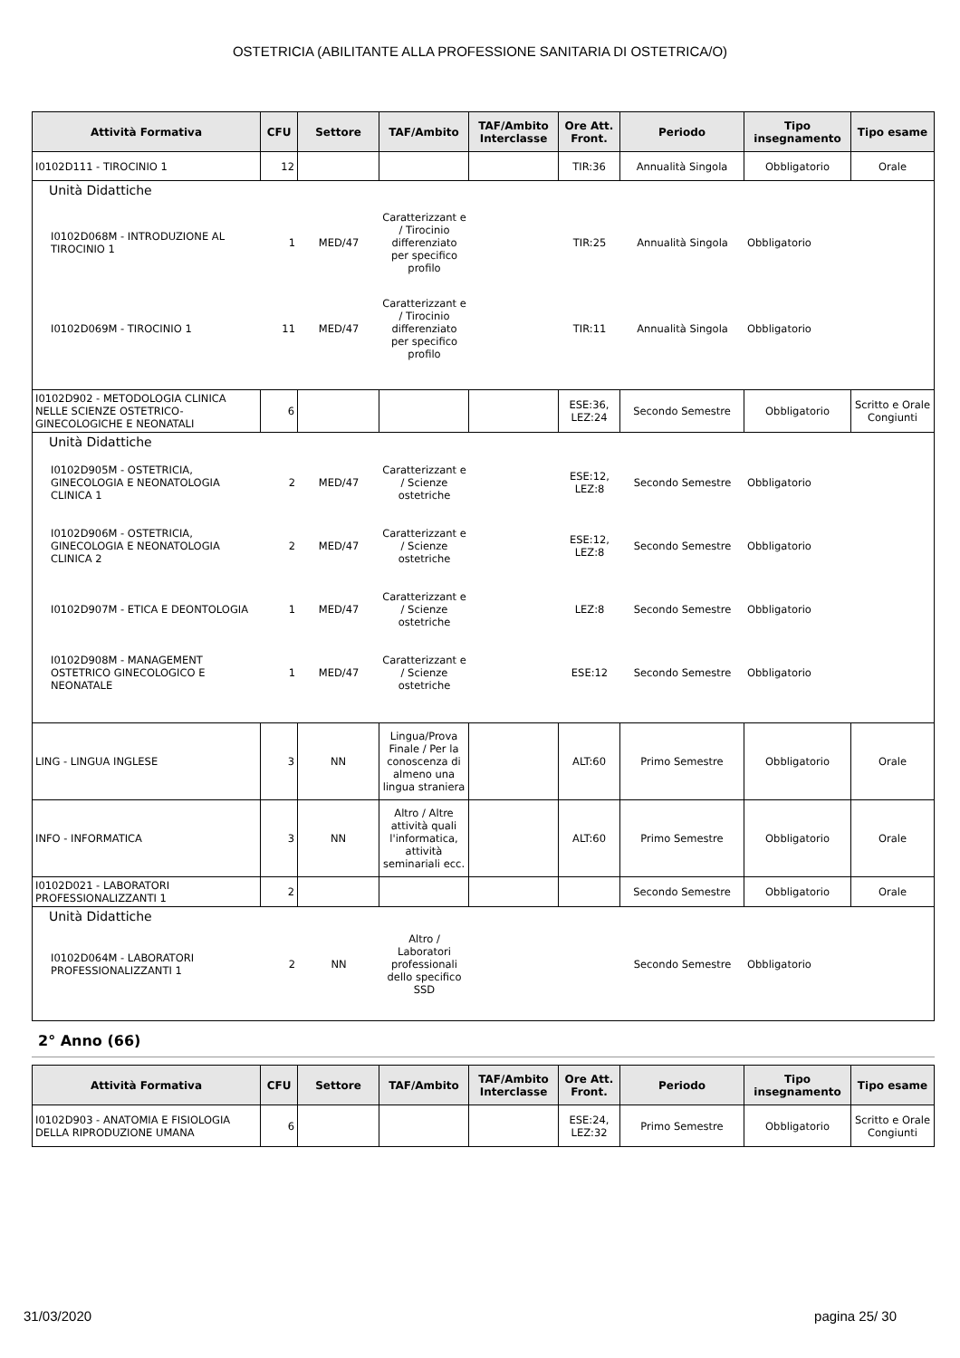OSTETRICIA (ABILITANTE ALLA PROFESSIONE SANITARIA DI OSTETRICA/O)
| Attività Formativa | CFU | Settore | TAF/Ambito | TAF/Ambito Interclasse | Ore Att. Front. | Periodo | Tipo insegnamento | Tipo esame |
| --- | --- | --- | --- | --- | --- | --- | --- | --- |
| I0102D111 - TIROCINIO 1 | 12 | | | | TIR:36 | Annualità Singola | Obbligatorio | Orale |
| / Unità Didattiche / / / / / / / / / / I0102D068M - INTRODUZIONE AL TIROCINIO 1 / 1 / MED/47 / Caratterizzant e / Tirocinio differenziato per specifico profilo / / TIR:25 / Annualità Singola / Obbligatorio / / / I0102D069M - TIROCINIO 1 / 11 / MED/47 / Caratterizzant e / Tirocinio differenziato per specifico profilo / / TIR:11 / Annualità Singola / Obbligatorio / / | | | | | | | | |
| I0102D902 - METODOLOGIA CLINICA NELLE SCIENZE OSTETRICO-GINECOLOGICHE E NEONATALI | 6 | | | | ESE:36, LEZ:24 | Secondo Semestre | Obbligatorio | Scritto e Orale Congiunti |
| / Unità Didattiche / / / / / / / / / / I0102D905M - OSTETRICIA, GINECOLOGIA E NEONATOLOGIA CLINICA 1 / 2 / MED/47 / Caratterizzant e / Scienze ostetriche / / ESE:12, LEZ:8 / Secondo Semestre / Obbligatorio / / / I0102D906M - OSTETRICIA, GINECOLOGIA E NEONATOLOGIA CLINICA 2 / 2 / MED/47 / Caratterizzant e / Scienze ostetriche / / ESE:12, LEZ:8 / Secondo Semestre / Obbligatorio / / / I0102D907M - ETICA E DEONTOLOGIA / 1 / MED/47 / Caratterizzant e / Scienze ostetriche / / LEZ:8 / Secondo Semestre / Obbligatorio / / / I0102D908M - MANAGEMENT OSTETRICO GINECOLOGICO E NEONATALE / 1 / MED/47 / Caratterizzant e / Scienze ostetriche / / ESE:12 / Secondo Semestre / Obbligatorio / / | | | | | | | | |
| LING - LINGUA INGLESE | 3 | NN | Lingua/Prova Finale / Per la conoscenza di almeno una lingua straniera | | ALT:60 | Primo Semestre | Obbligatorio | Orale |
| INFO - INFORMATICA | 3 | NN | Altro / Altre attività quali l'informatica, attività seminariali ecc. | | ALT:60 | Primo Semestre | Obbligatorio | Orale |
| I0102D021 - LABORATORI PROFESSIONALIZZANTI 1 | 2 | | | | | Secondo Semestre | Obbligatorio | Orale |
| / Unità Didattiche / / / / / / / / / / I0102D064M - LABORATORI PROFESSIONALIZZANTI 1 / 2 / NN / Altro / Laboratori professionali dello specifico SSD / / / Secondo Semestre / Obbligatorio / / | | | | | | | | |
2° Anno (66)
| Attività Formativa | CFU | Settore | TAF/Ambito | TAF/Ambito Interclasse | Ore Att. Front. | Periodo | Tipo insegnamento | Tipo esame |
| --- | --- | --- | --- | --- | --- | --- | --- | --- |
| I0102D903 - ANATOMIA E FISIOLOGIA DELLA RIPRODUZIONE UMANA | 6 | | | | ESE:24, LEZ:32 | Primo Semestre | Obbligatorio | Scritto e Orale Congiunti |
31/03/2020 pagina 25/ 30